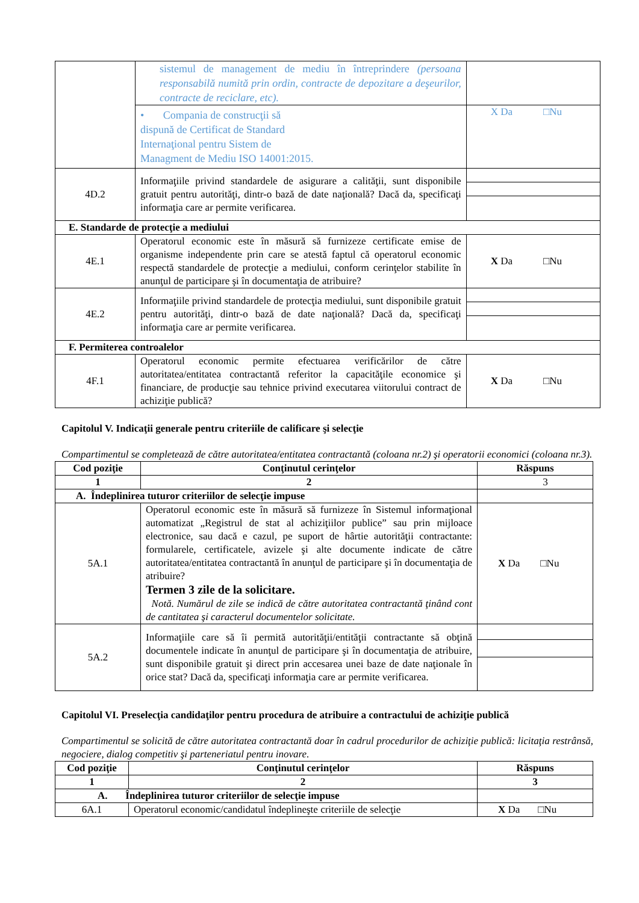| | sistemul de management de mediu în întreprindere (persoana responsabilă numită prin ordin, contracte de depozitare a deşeurilor, contracte de reciclare, etc). | |
| | • Compania de construcţii să dispună de Certificat de Standard Internaţional pentru Sistem de Managment de Mediu ISO 14001:2015. | X Da □Nu |
| 4D.2 | Informaţiile privind standardele de asigurare a calităţii, sunt disponibile gratuit pentru autorităţi, dintr-o bază de date naţională? Dacă da, specificaţi informaţia care ar permite verificarea. | |
| E. Standarde de protecţie a mediului | | |
| 4E.1 | Operatorul economic este în măsură să furnizeze certificate emise de organisme independente prin care se atestă faptul că operatorul economic respectă standardele de protecţie a mediului, conform cerinţelor stabilite în anunţul de participare şi în documentaţia de atribuire? | X Da □Nu |
| 4E.2 | Informaţiile privind standardele de protecţia mediului, sunt disponibile gratuit pentru autorităţi, dintr-o bază de date naţională? Dacă da, specificaţi informaţia care ar permite verificarea. | |
| F. Permiterea controalelor | | |
| 4F.1 | Operatorul economic permite efectuarea verificărilor de către autoritatea/entitatea contractantă referitor la capacităţile economice şi financiare, de producţie sau tehnice privind executarea viitorului contract de achiziţie publică? | X Da □Nu |
Capitolul V. Indicaţii generale pentru criteriile de calificare şi selecţie
Compartimentul se completează de către autoritatea/entitatea contractantă (coloana nr.2) şi operatorii economici (coloana nr.3).
| Cod poziţie | Conţinutul cerinţelor | Răspuns |
| --- | --- | --- |
| 1 | 2 | 3 |
| A. Îndeplinirea tuturor criteriilor de selecţie impuse | | |
| 5A.1 | Operatorul economic este în măsură să furnizeze în Sistemul informaţional automatizat „Registrul de stat al achiziţiilor publice” sau prin mijloace electronice, sau dacă e cazul, pe suport de hârtie autorităţii contractante: formularele, certificatele, avizele şi alte documente indicate de către autoritatea/entitatea contractantă în anunţul de participare şi în documentaţia de atribuire? Termen 3 zile de la solicitare. Notă. Numărul de zile se indică de către autoritatea contractantă ţinând cont de cantitatea şi caracterul documentelor solicitate. | X Da □Nu |
| 5A.2 | Informaţiile care să îi permită autorităţii/entităţii contractante să obţină documentele indicate în anunţul de participare şi în documentaţia de atribuire, sunt disponibile gratuit şi direct prin accesarea unei baze de date naţionale în orice stat? Dacă da, specificaţi informaţia care ar permite verificarea. | |
Capitolul VI. Preselecţia candidaţilor pentru procedura de atribuire a contractului de achiziţie publică
Compartimentul se solicită de către autoritatea contractantă doar în cadrul procedurilor de achiziţie publică: licitaţia restrânsă, negociere, dialog competitiv şi parteneriatul pentru inovare.
| Cod poziţie | Conţinutul cerinţelor | Răspuns |
| --- | --- | --- |
| 1 | 2 | 3 |
| A. Îndeplinirea tuturor criteriilor de selecţie impuse | | |
| 6A.1 | Operatorul economic/candidatul îndeplineşte criteriile de selecţie | X Da □Nu |